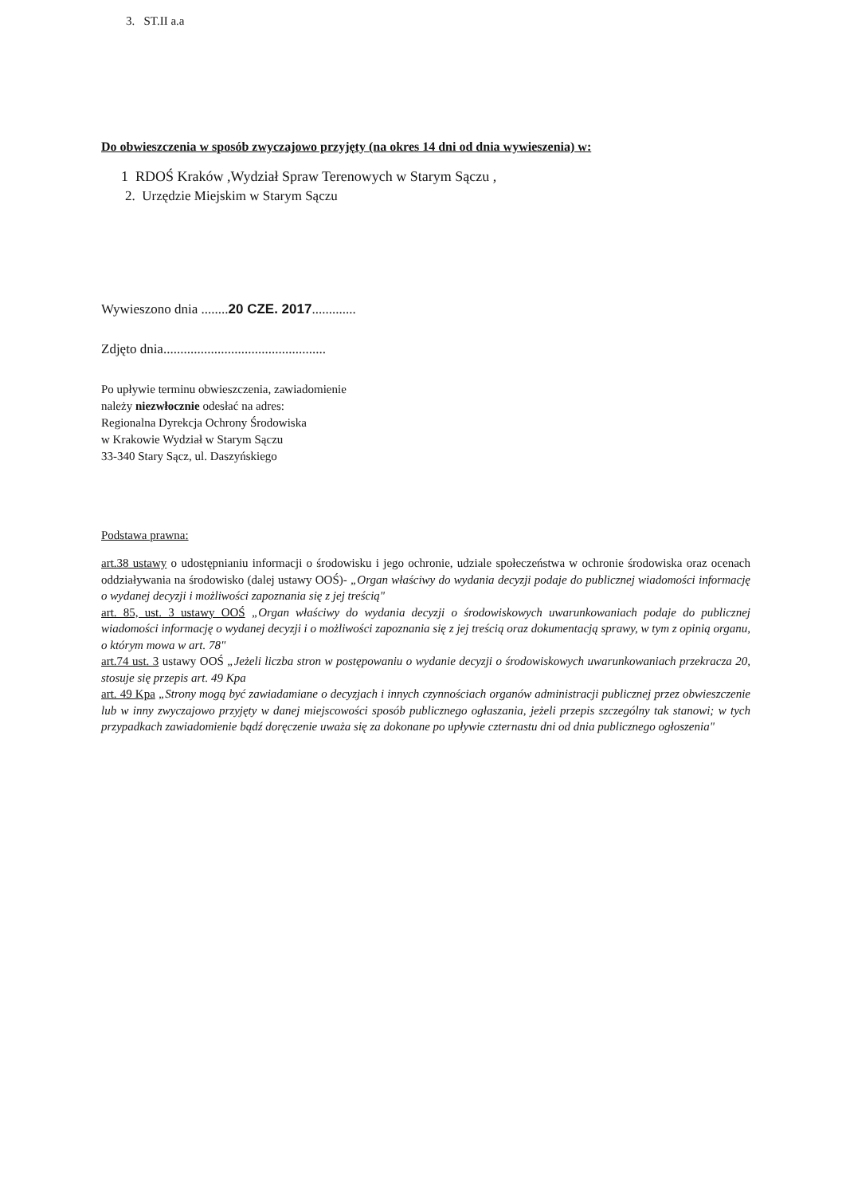3. ST.II a.a
Do obwieszczenia w sposób zwyczajowo przyjęty (na okres 14 dni od dnia wywieszenia) w:
1 RDOŚ Kraków ,Wydział Spraw Terenowych w Starym Sączu ,
2. Urzędzie Miejskim w Starym Sączu
Wywieszono dnia ........20 CZE. 2017.............
Zdjęto dnia................................................
Po upływie terminu obwieszczenia, zawiadomienie
należy niezwłocznie odesłać na adres:
Regionalna Dyrekcja Ochrony Środowiska
w Krakowie Wydział w Starym Sączu
33-340 Stary Sącz, ul. Daszyńskiego
Podstawa prawna:
art.38 ustawy o udostępnianiu informacji o środowisku i jego ochronie, udziale społeczeństwa w ochronie środowiska oraz ocenach oddziaływania na środowisko (dalej ustawy OOŚ)- „Organ właściwy do wydania decyzji podaje do publicznej wiadomości informację o wydanej decyzji i możliwości zapoznania się z jej treścią"
art. 85, ust. 3 ustawy OOŚ „Organ właściwy do wydania decyzji o środowiskowych uwarunkowaniach podaje do publicznej wiadomości informację o wydanej decyzji i o możliwości zapoznania się z jej treścią oraz dokumentacją sprawy, w tym z opinią organu, o którym mowa w art. 78"
art.74 ust. 3 ustawy OOŚ „Jeżeli liczba stron w postępowaniu o wydanie decyzji o środowiskowych uwarunkowaniach przekracza 20, stosuje się przepis art. 49 Kpa
art. 49 Kpa „Strony mogą być zawiadamiane o decyzjach i innych czynnościach organów administracji publicznej przez obwieszczenie lub w inny zwyczajowo przyjęty w danej miejscowości sposób publicznego ogłaszania, jeżeli przepis szczególny tak stanowi; w tych przypadkach zawiadomienie bądź doręczenie uważa się za dokonane po upływie czternastu dni od dnia publicznego ogłoszenia"